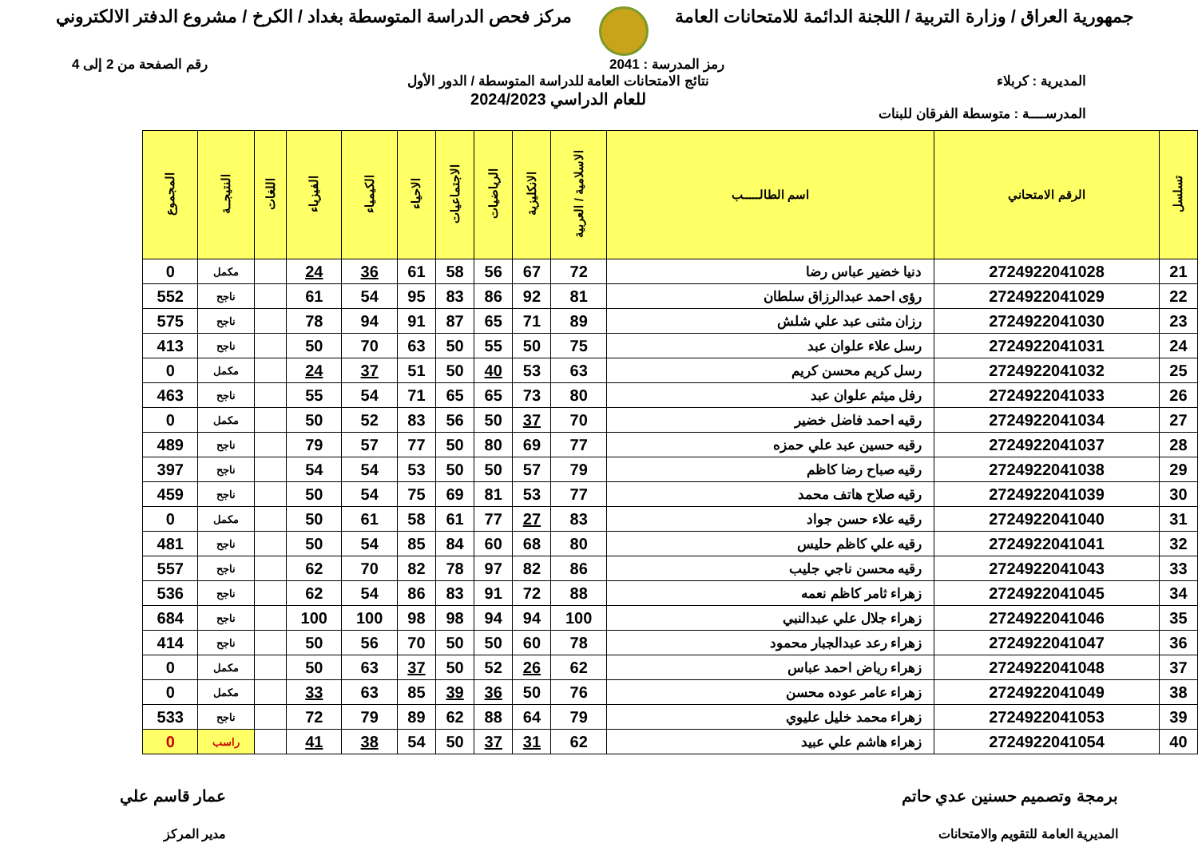جمهورية العراق / وزارة التربية / اللجنة الدائمة للامتحانات العامة
مركز فحص الدراسة المتوسطة بغداد / الكرخ / مشروع الدفتر الالكتروني
رمز المدرسة : 2041 رقم الصفحة من 2 إلى 4
المديرية : كربلاء
المدرســــة : متوسطة الفرقان للبنات
نتائج الامتحانات العامة للدراسة المتوسطة / الدور الأول
للعام الدراسي 2024/2023
| تسلسل | الرقم الامتحاني | اسم الطالـــــب | الاسلامية / العربية | الانكليزية | الرياضيات | الاجتماعيات | الاحياء | الكيمياء | الفيزياء | اللغات | النتيجــة | المجموع |
| --- | --- | --- | --- | --- | --- | --- | --- | --- | --- | --- | --- | --- |
| 21 | 2724922041028 | دنيا خضير عباس رضا | 72 | 67 | 56 | 58 | 61 | 36 | 24 | | مكمل | 0 |
| 22 | 2724922041029 | رؤى احمد عبدالرزاق سلطان | 81 | 92 | 86 | 83 | 95 | 54 | 61 | | ناجح | 552 |
| 23 | 2724922041030 | رزان مثنى عبد علي شلش | 89 | 71 | 65 | 87 | 91 | 94 | 78 | | ناجح | 575 |
| 24 | 2724922041031 | رسل علاء علوان عبد | 75 | 50 | 55 | 50 | 63 | 70 | 50 | | ناجح | 413 |
| 25 | 2724922041032 | رسل كريم محسن كريم | 63 | 53 | 40 | 50 | 51 | 37 | 24 | | مكمل | 0 |
| 26 | 2724922041033 | رفل ميثم علوان عبد | 80 | 73 | 65 | 65 | 71 | 54 | 55 | | ناجح | 463 |
| 27 | 2724922041034 | رقيه احمد فاضل خضير | 70 | 37 | 50 | 56 | 83 | 52 | 50 | | مكمل | 0 |
| 28 | 2724922041037 | رقيه حسين عبد علي حمزه | 77 | 69 | 80 | 50 | 77 | 57 | 79 | | ناجح | 489 |
| 29 | 2724922041038 | رقيه صباح رضا كاظم | 79 | 57 | 50 | 50 | 53 | 54 | 54 | | ناجح | 397 |
| 30 | 2724922041039 | رقيه صلاح هاتف محمد | 77 | 53 | 81 | 69 | 75 | 54 | 50 | | ناجح | 459 |
| 31 | 2724922041040 | رقيه علاء حسن جواد | 83 | 27 | 77 | 61 | 58 | 61 | 50 | | مكمل | 0 |
| 32 | 2724922041041 | رقيه علي كاظم حليس | 80 | 68 | 60 | 84 | 85 | 54 | 50 | | ناجح | 481 |
| 33 | 2724922041043 | رقيه محسن ناجي جليب | 86 | 82 | 97 | 78 | 82 | 70 | 62 | | ناجح | 557 |
| 34 | 2724922041045 | زهراء ثامر كاظم نعمه | 88 | 72 | 91 | 83 | 86 | 54 | 62 | | ناجح | 536 |
| 35 | 2724922041046 | زهراء جلال علي عبدالنبي | 100 | 94 | 94 | 98 | 98 | 100 | 100 | | ناجح | 684 |
| 36 | 2724922041047 | زهراء رعد عبدالجبار محمود | 78 | 60 | 50 | 50 | 70 | 56 | 50 | | ناجح | 414 |
| 37 | 2724922041048 | زهراء رياض احمد عباس | 62 | 26 | 52 | 50 | 37 | 63 | 50 | | مكمل | 0 |
| 38 | 2724922041049 | زهراء عامر عوده محسن | 76 | 50 | 36 | 39 | 85 | 63 | 33 | | مكمل | 0 |
| 39 | 2724922041053 | زهراء محمد خليل عليوي | 79 | 64 | 88 | 62 | 89 | 79 | 72 | | ناجح | 533 |
| 40 | 2724922041054 | زهراء هاشم علي عبيد | 62 | 31 | 37 | 50 | 54 | 38 | 41 | | راسب | 0 |
برمجة وتصميم حسنين عدي حاتم
المديرية العامة للتقويم والامتحانات
عمار قاسم علي
مدير المركز